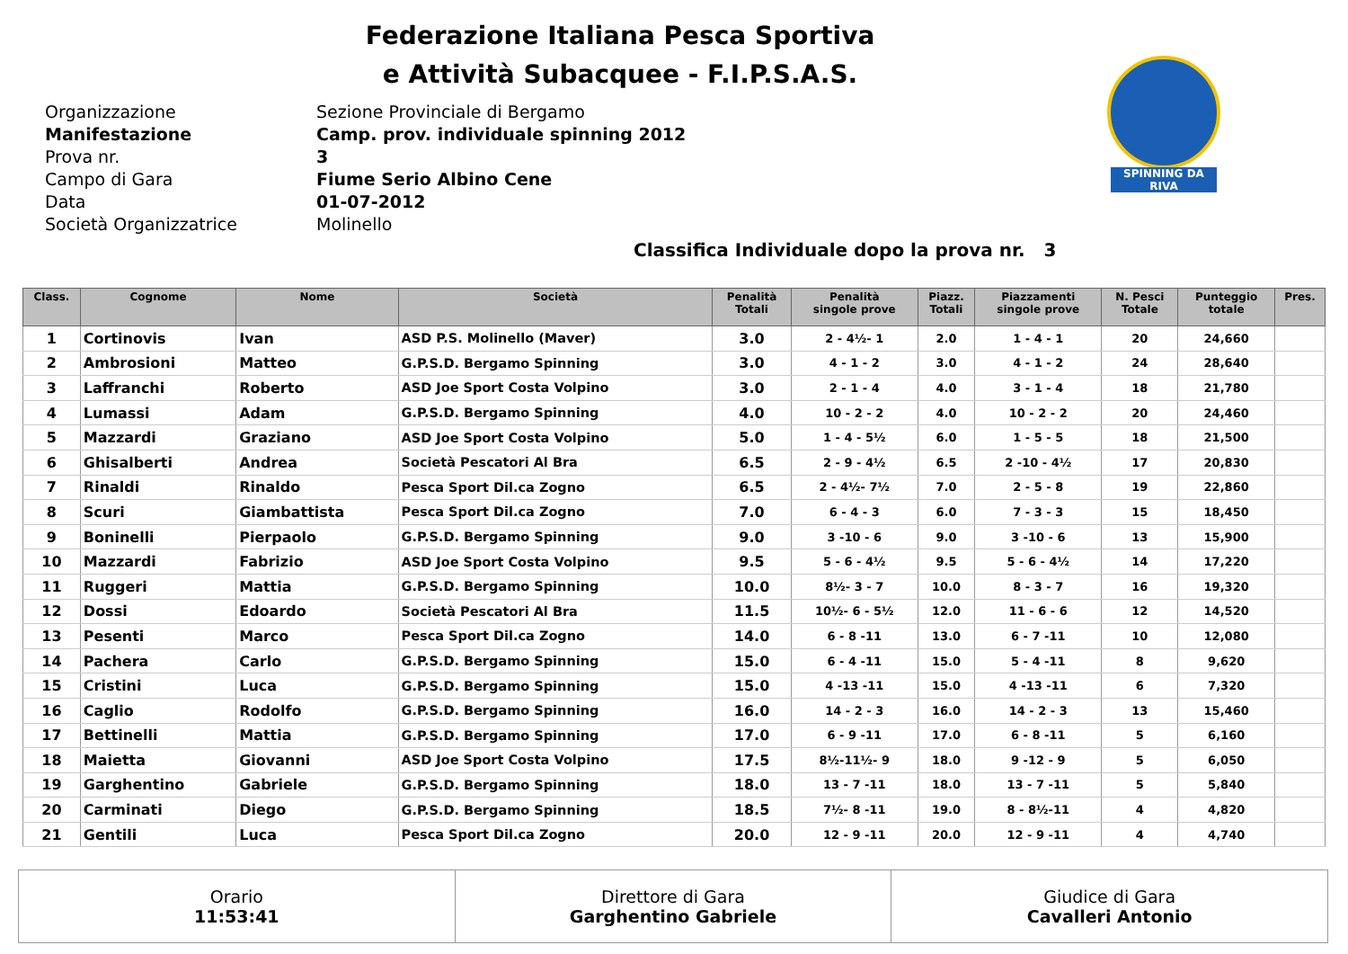Federazione Italiana Pesca Sportiva
e Attività Subacquee - F.I.P.S.A.S.
SPINNING DA RIVA
Organizzazione
Sezione Provinciale di Bergamo
Manifestazione
Camp. prov. individuale spinning 2012
Prova nr.
3
Campo di Gara
Fiume Serio Albino Cene
Data
01-07-2012
Società Organizzatrice
Molinello
Classifica Individuale dopo la prova nr. 3
| Class. | Cognome | Nome | Società | Penalità Totali | Penalità singole prove | Piazz. Totali | Piazzamenti singole prove | N. Pesci Totale | Punteggio totale | Pres. |
| --- | --- | --- | --- | --- | --- | --- | --- | --- | --- | --- |
| 1 | Cortinovis | Ivan | ASD P.S. Molinello (Maver) | 3.0 | 2 - 4½- 1 | 2.0 | 1 - 4 - 1 | 20 | 24,660 | |
| 2 | Ambrosioni | Matteo | G.P.S.D. Bergamo Spinning | 3.0 | 4 - 1 - 2 | 3.0 | 4 - 1 - 2 | 24 | 28,640 | |
| 3 | Laffranchi | Roberto | ASD Joe Sport Costa Volpino | 3.0 | 2 - 1 - 4 | 4.0 | 3 - 1 - 4 | 18 | 21,780 | |
| 4 | Lumassi | Adam | G.P.S.D. Bergamo Spinning | 4.0 | 10 - 2 - 2 | 4.0 | 10 - 2 - 2 | 20 | 24,460 | |
| 5 | Mazzardi | Graziano | ASD Joe Sport Costa Volpino | 5.0 | 1 - 4 - 5½ | 6.0 | 1 - 5 - 5 | 18 | 21,500 | |
| 6 | Ghisalberti | Andrea | Società Pescatori Al Bra | 6.5 | 2 - 9 - 4½ | 6.5 | 2 -10 - 4½ | 17 | 20,830 | |
| 7 | Rinaldi | Rinaldo | Pesca Sport Dil.ca Zogno | 6.5 | 2 - 4½- 7½ | 7.0 | 2 - 5 - 8 | 19 | 22,860 | |
| 8 | Scuri | Giambattista | Pesca Sport Dil.ca Zogno | 7.0 | 6 - 4 - 3 | 6.0 | 7 - 3 - 3 | 15 | 18,450 | |
| 9 | Boninelli | Pierpaolo | G.P.S.D. Bergamo Spinning | 9.0 | 3 -10 - 6 | 9.0 | 3 -10 - 6 | 13 | 15,900 | |
| 10 | Mazzardi | Fabrizio | ASD Joe Sport Costa Volpino | 9.5 | 5 - 6 - 4½ | 9.5 | 5 - 6 - 4½ | 14 | 17,220 | |
| 11 | Ruggeri | Mattia | G.P.S.D. Bergamo Spinning | 10.0 | 8½- 3 - 7 | 10.0 | 8 - 3 - 7 | 16 | 19,320 | |
| 12 | Dossi | Edoardo | Società Pescatori Al Bra | 11.5 | 10½- 6 - 5½ | 12.0 | 11 - 6 - 6 | 12 | 14,520 | |
| 13 | Pesenti | Marco | Pesca Sport Dil.ca Zogno | 14.0 | 6 - 8 -11 | 13.0 | 6 - 7 -11 | 10 | 12,080 | |
| 14 | Pachera | Carlo | G.P.S.D. Bergamo Spinning | 15.0 | 6 - 4 -11 | 15.0 | 5 - 4 -11 | 8 | 9,620 | |
| 15 | Cristini | Luca | G.P.S.D. Bergamo Spinning | 15.0 | 4 -13 -11 | 15.0 | 4 -13 -11 | 6 | 7,320 | |
| 16 | Caglio | Rodolfo | G.P.S.D. Bergamo Spinning | 16.0 | 14 - 2 - 3 | 16.0 | 14 - 2 - 3 | 13 | 15,460 | |
| 17 | Bettinelli | Mattia | G.P.S.D. Bergamo Spinning | 17.0 | 6 - 9 -11 | 17.0 | 6 - 8 -11 | 5 | 6,160 | |
| 18 | Maietta | Giovanni | ASD Joe Sport Costa Volpino | 17.5 | 8½-11½- 9 | 18.0 | 9 -12 - 9 | 5 | 6,050 | |
| 19 | Garghentino | Gabriele | G.P.S.D. Bergamo Spinning | 18.0 | 13 - 7 -11 | 18.0 | 13 - 7 -11 | 5 | 5,840 | |
| 20 | Carminati | Diego | G.P.S.D. Bergamo Spinning | 18.5 | 7½- 8 -11 | 19.0 | 8 - 8½-11 | 4 | 4,820 | |
| 21 | Gentili | Luca | Pesca Sport Dil.ca Zogno | 20.0 | 12 - 9 -11 | 20.0 | 12 - 9 -11 | 4 | 4,740 | |
| Orario 11:53:41 | Direttore di Gara Garghentino Gabriele | Giudice di Gara Cavalleri Antonio |